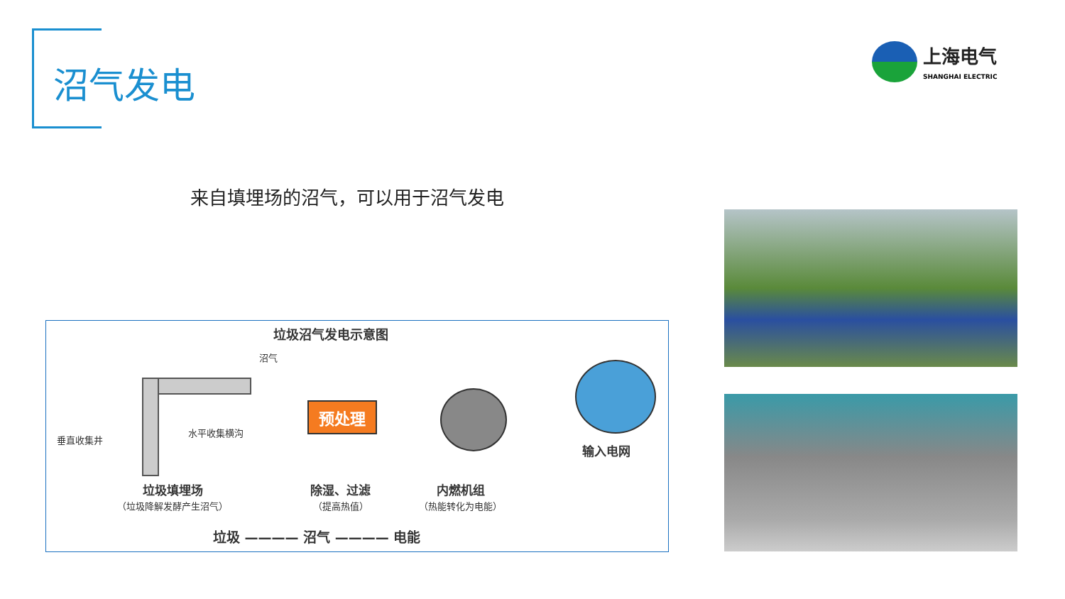沼气发电
上海电气
SHANGHAI ELECTRIC
来自填埋场的沼气，可以用于沼气发电
垃圾沼气发电示意图
沼气
垂直收集井
水平收集横沟
预处理
输入电网
垃圾填埋场
（垃圾降解发酵产生沼气）
除湿、过滤
（提高热值）
内燃机组
（热能转化为电能）
垃圾 ———— 沼气 ———— 电能